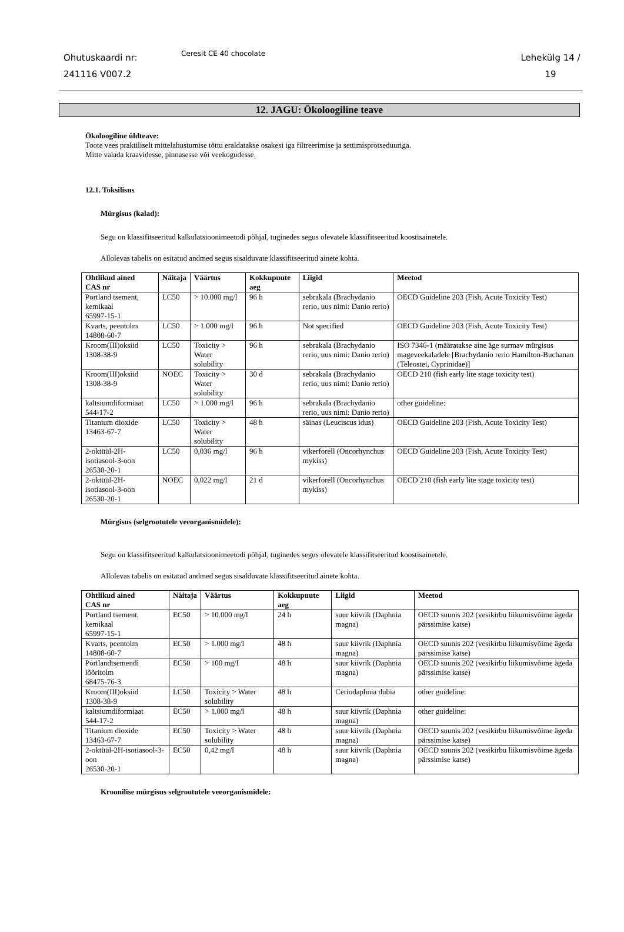Ohutuskaardi nr:
241116 V007.2
Ceresit CE 40 chocolate
Lehekülg 14 /
19
12. JAGU: Ökoloogiline teave
Ökoloogiline üldteave:
Toote vees praktiliselt mittelahustumise tõttu eraldatakse osakesi iga filtreerimise ja settimisprotseduuriga.
Mitte valada kraavidesse, pinnasesse või veekogudesse.
12.1. Toksilisus
Mürgisus (kalad):
Segu on klassifitseeritud kalkulatsioonimeetodi põhjal, tuginedes segus olevatele klassifitseeritud koostisainetele.
Allolevas tabelis on esitatud andmed segus sisalduvate klassifitseeritud ainete kohta.
| Ohtlikud ained CAS nr | Näitaja | Väärtus | Kokkupuute aeg | Liigid | Meetod |
| --- | --- | --- | --- | --- | --- |
| Portland tsement, kemikaal 65997-15-1 | LC50 | > 10.000 mg/l | 96 h | sebrakala (Brachydanio rerio, uus nimi: Danio rerio) | OECD Guideline 203 (Fish, Acute Toxicity Test) |
| Kvarts, peentolm 14808-60-7 | LC50 | > 1.000 mg/l | 96 h | Not specified | OECD Guideline 203 (Fish, Acute Toxicity Test) |
| Kroom(III)oksiid 1308-38-9 | LC50 | Toxicity > Water solubility | 96 h | sebrakala (Brachydanio rerio, uus nimi: Danio rerio) | ISO 7346-1 (määratakse aine äge surmav mürgisus mageveekaladele [Brachydanio rerio Hamilton-Buchanan (Teleostei, Cyprinidae)] |
| Kroom(III)oksiid 1308-38-9 | NOEC | Toxicity > Water solubility | 30 d | sebrakala (Brachydanio rerio, uus nimi: Danio rerio) | OECD 210 (fish early lite stage toxicity test) |
| kaltsiumdiformiaat 544-17-2 | LC50 | > 1.000 mg/l | 96 h | sebrakala (Brachydanio rerio, uus nimi: Danio rerio) | other guideline: |
| Titanium dioxide 13463-67-7 | LC50 | Toxicity > Water solubility | 48 h | säinas (Leuciscus idus) | OECD Guideline 203 (Fish, Acute Toxicity Test) |
| 2-oktüül-2H-isotiasool-3-oon 26530-20-1 | LC50 | 0,036 mg/l | 96 h | vikerforell (Oncorhynchus mykiss) | OECD Guideline 203 (Fish, Acute Toxicity Test) |
| 2-oktüül-2H-isotiasool-3-oon 26530-20-1 | NOEC | 0,022 mg/l | 21 d | vikerforell (Oncorhynchus mykiss) | OECD 210 (fish early lite stage toxicity test) |
Mürgisus (selgrootutele veeorganismidele):
Segu on klassifitseeritud kalkulatsioonimeetodi põhjal, tuginedes segus olevatele klassifitseeritud koostisainetele.
Allolevas tabelis on esitatud andmed segus sisalduvate klassifitseeritud ainete kohta.
| Ohtlikud ained CAS nr | Näitaja | Väärtus | Kokkupuute aeg | Liigid | Meetod |
| --- | --- | --- | --- | --- | --- |
| Portland tsement, kemikaal 65997-15-1 | EC50 | > 10.000 mg/l | 24 h | suur kiivrik (Daphnia magna) | OECD suunis 202 (vesikirbu liikumisvõime ägeda pärssimise katse) |
| Kvarts, peentolm 14808-60-7 | EC50 | > 1.000 mg/l | 48 h | suur kiivrik (Daphnia magna) | OECD suunis 202 (vesikirbu liikumisvõime ägeda pärssimise katse) |
| Portlandtsemendi lõõritolm 68475-76-3 | EC50 | > 100 mg/l | 48 h | suur kiivrik (Daphnia magna) | OECD suunis 202 (vesikirbu liikumisvõime ägeda pärssimise katse) |
| Kroom(III)oksiid 1308-38-9 | LC50 | Toxicity > Water solubility | 48 h | Ceriodaphnia dubia | other guideline: |
| kaltsiumdiformiaat 544-17-2 | EC50 | > 1.000 mg/l | 48 h | suur kiivrik (Daphnia magna) | other guideline: |
| Titanium dioxide 13463-67-7 | EC50 | Toxicity > Water solubility | 48 h | suur kiivrik (Daphnia magna) | OECD suunis 202 (vesikirbu liikumisvõime ägeda pärssimise katse) |
| 2-oktüül-2H-isotiasool-3-oon 26530-20-1 | EC50 | 0,42 mg/l | 48 h | suur kiivrik (Daphnia magna) | OECD suunis 202 (vesikirbu liikumisvõime ägeda pärssimise katse) |
Kroonilise mürgisus selgrootutele veeorganismidele: